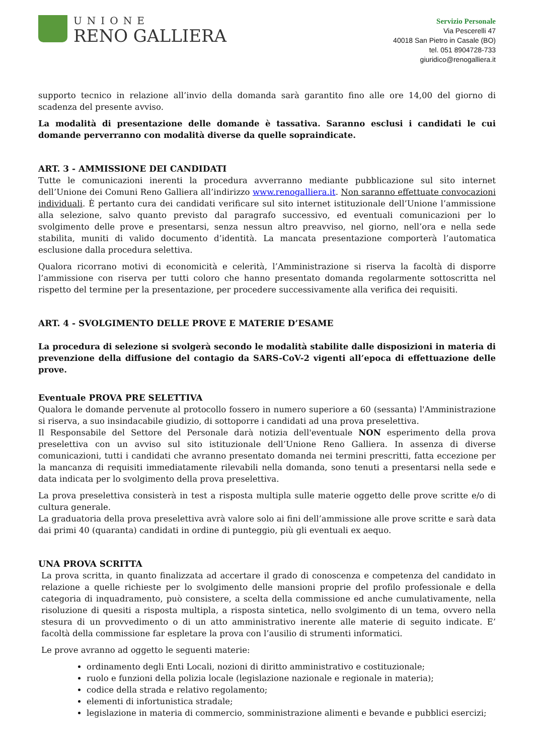UNIONE
RENO GALLIERA
Servizio Personale
Via Pescerelli 47
40018 San Pietro in Casale (BO)
tel. 051 8904728-733
giuridico@renogalliera.it
supporto tecnico in relazione all’invio della domanda sarà garantito fino alle ore 14,00 del giorno di scadenza del presente avviso.
La modalità di presentazione delle domande è tassativa. Saranno esclusi i candidati le cui domande perverranno con modalità diverse da quelle sopraindicate.
ART. 3 - AMMISSIONE DEI CANDIDATI
Tutte le comunicazioni inerenti la procedura avverranno mediante pubblicazione sul sito internet dell’Unione dei Comuni Reno Galliera all’indirizzo www.renogalliera.it. Non saranno effettuate convocazioni individuali. È pertanto cura dei candidati verificare sul sito internet istituzionale dell’Unione l’ammissione alla selezione, salvo quanto previsto dal paragrafo successivo, ed eventuali comunicazioni per lo svolgimento delle prove e presentarsi, senza nessun altro preavviso, nel giorno, nell’ora e nella sede stabilita, muniti di valido documento d’identità. La mancata presentazione comporterà l’automatica esclusione dalla procedura selettiva.
Qualora ricorrano motivi di economicità e celerità, l’Amministrazione si riserva la facoltà di disporre l’ammissione con riserva per tutti coloro che hanno presentato domanda regolarmente sottoscritta nel rispetto del termine per la presentazione, per procedere successivamente alla verifica dei requisiti.
ART. 4 - SVOLGIMENTO DELLE PROVE E MATERIE D’ESAME
La procedura di selezione si svolgerà secondo le modalità stabilite dalle disposizioni in materia di prevenzione della diffusione del contagio da SARS-CoV-2 vigenti all’epoca di effettuazione delle prove.
Eventuale PROVA PRE SELETTIVA
Qualora le domande pervenute al protocollo fossero in numero superiore a 60 (sessanta) l'Amministrazione si riserva, a suo insindacabile giudizio, di sottoporre i candidati ad una prova preselettiva.
Il Responsabile del Settore del Personale darà notizia dell'eventuale NON esperimento della prova preselettiva con un avviso sul sito istituzionale dell’Unione Reno Galliera. In assenza di diverse comunicazioni, tutti i candidati che avranno presentato domanda nei termini prescritti, fatta eccezione per la mancanza di requisiti immediatamente rilevabili nella domanda, sono tenuti a presentarsi nella sede e data indicata per lo svolgimento della prova preselettiva.
La prova preselettiva consisterà in test a risposta multipla sulle materie oggetto delle prove scritte e/o di cultura generale.
La graduatoria della prova preselettiva avrà valore solo ai fini dell’ammissione alle prove scritte e sarà data dai primi 40 (quaranta) candidati in ordine di punteggio, più gli eventuali ex aequo.
UNA PROVA SCRITTA
La prova scritta, in quanto finalizzata ad accertare il grado di conoscenza e competenza del candidato in relazione a quelle richieste per lo svolgimento delle mansioni proprie del profilo professionale e della categoria di inquadramento, può consistere, a scelta della commissione ed anche cumulativamente, nella risoluzione di quesiti a risposta multipla, a risposta sintetica, nello svolgimento di un tema, ovvero nella stesura di un provvedimento o di un atto amministrativo inerente alle materie di seguito indicate. E’ facoltà della commissione far espletare la prova con l’ausilio di strumenti informatici.
Le prove avranno ad oggetto le seguenti materie:
ordinamento degli Enti Locali, nozioni di diritto amministrativo e costituzionale;
ruolo e funzioni della polizia locale (legislazione nazionale e regionale in materia);
codice della strada e relativo regolamento;
elementi di infortunistica stradale;
legislazione in materia di commercio, somministrazione alimenti e bevande e pubblici esercizi;